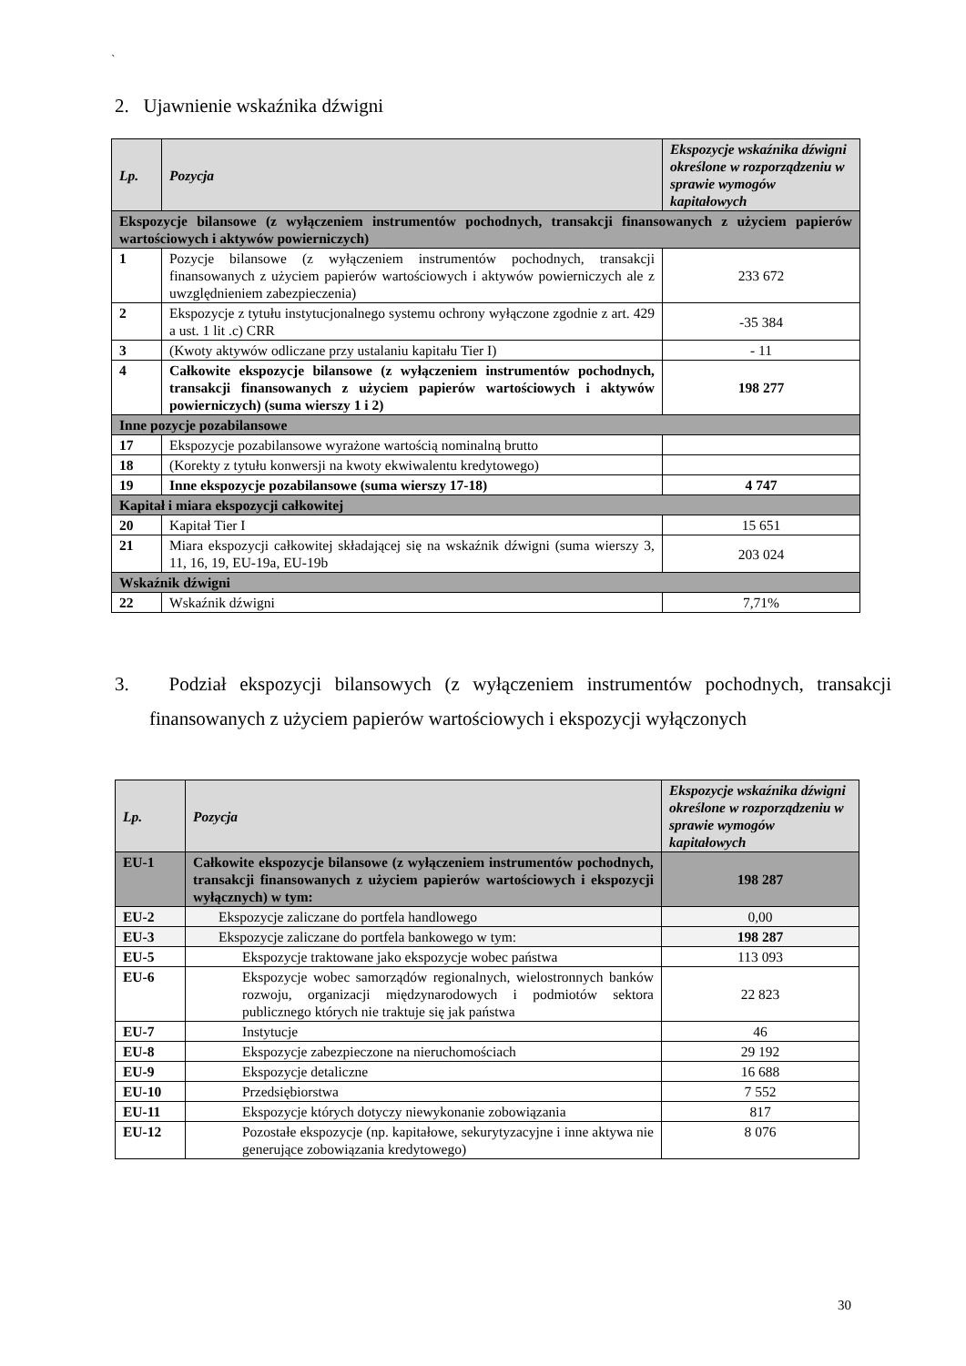`
2. Ujawnienie wskaźnika dźwigni
| Lp. | Pozycja | Ekspozycje wskaźnika dźwigni określone w rozporządzeniu w sprawie wymogów kapitałowych |
| --- | --- | --- |
| Ekspozycje bilansowe (z wyłączeniem instrumentów pochodnych, transakcji finansowanych z użyciem papierów wartościowych i aktywów powierniczych) | | |
| 1 | Pozycje bilansowe (z wyłączeniem instrumentów pochodnych, transakcji finansowanych z użyciem papierów wartościowych i aktywów powierniczych ale z uwzględnieniem zabezpieczenia) | 233 672 |
| 2 | Ekspozycje z tytułu instytucjonalnego systemu ochrony wyłączone zgodnie z art. 429 a ust. 1 lit .c) CRR | -35 384 |
| 3 | (Kwoty aktywów odliczane przy ustalaniu kapitału Tier I) | - 11 |
| 4 | Całkowite ekspozycje bilansowe (z wyłączeniem instrumentów pochodnych, transakcji finansowanych z użyciem papierów wartościowych i aktywów powierniczych) (suma wierszy 1 i 2) | 198 277 |
| Inne pozycje pozabilansowe | | |
| 17 | Ekspozycje pozabilansowe wyrażone wartością nominalną brutto | |
| 18 | (Korekty z tytułu konwersji na kwoty ekwiwalentu kredytowego) | |
| 19 | Inne ekspozycje pozabilansowe (suma wierszy 17-18) | 4 747 |
| Kapitał i miara ekspozycji całkowitej | | |
| 20 | Kapitał Tier I | 15 651 |
| 21 | Miara ekspozycji całkowitej składającej się na wskaźnik dźwigni (suma wierszy 3, 11, 16, 19, EU-19a, EU-19b | 203 024 |
| Wskaźnik dźwigni | | |
| 22 | Wskaźnik dźwigni | 7,71% |
3. Podział ekspozycji bilansowych (z wyłączeniem instrumentów pochodnych, transakcji finansowanych z użyciem papierów wartościowych i ekspozycji wyłączonych
| Lp. | Pozycja | Ekspozycje wskaźnika dźwigni określone w rozporządzeniu w sprawie wymogów kapitałowych |
| --- | --- | --- |
| EU-1 | Całkowite ekspozycje bilansowe (z wyłączeniem instrumentów pochodnych, transakcji finansowanych z użyciem papierów wartościowych i ekspozycji wyłącznych) w tym: | 198 287 |
| EU-2 | Ekspozycje zaliczane do portfela handlowego | 0,00 |
| EU-3 | Ekspozycje zaliczane do portfela bankowego w tym: | 198 287 |
| EU-5 | Ekspozycje traktowane jako ekspozycje wobec państwa | 113 093 |
| EU-6 | Ekspozycje wobec samorządów regionalnych, wielostronnych banków rozwoju, organizacji międzynarodowych i podmiotów sektora publicznego których nie traktuje się jak państwa | 22 823 |
| EU-7 | Instytucje | 46 |
| EU-8 | Ekspozycje zabezpieczone na nieruchomościach | 29 192 |
| EU-9 | Ekspozycje detaliczne | 16 688 |
| EU-10 | Przedsiębiorstwa | 7 552 |
| EU-11 | Ekspozycje których dotyczy niewykonanie zobowiązania | 817 |
| EU-12 | Pozostałe ekspozycje (np. kapitałowe, sekurytyzacyjne i inne aktywa nie generujące zobowiązania kredytowego) | 8 076 |
30